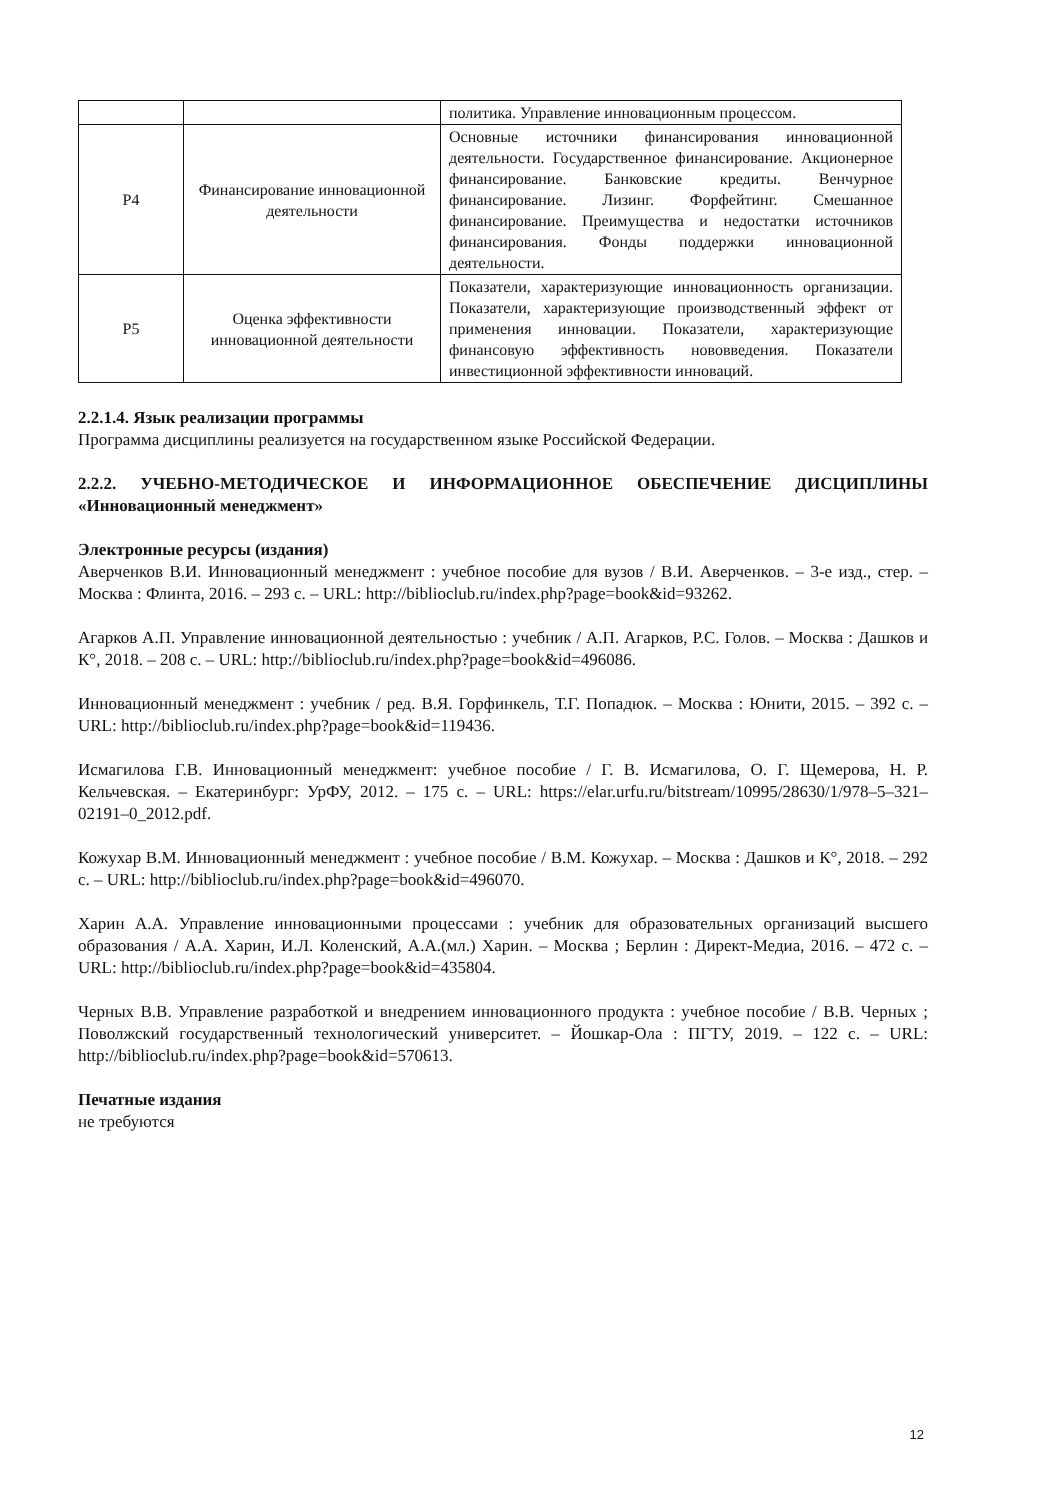| | | политика. Управление инновационным процессом. |
| Р4 | Финансирование инновационной деятельности | Основные источники финансирования инновационной деятельности. Государственное финансирование. Акционерное финансирование. Банковские кредиты. Венчурное финансирование. Лизинг. Форфейтинг. Смешанное финансирование. Преимущества и недостатки источников финансирования. Фонды поддержки инновационной деятельности. |
| Р5 | Оценка эффективности инновационной деятельности | Показатели, характеризующие инновационность организации. Показатели, характеризующие производственный эффект от применения инновации. Показатели, характеризующие финансовую эффективность нововведения. Показатели инвестиционной эффективности инноваций. |
2.2.1.4. Язык реализации программы
Программа дисциплины реализуется на государственном языке Российской Федерации.
2.2.2. УЧЕБНО-МЕТОДИЧЕСКОЕ И ИНФОРМАЦИОННОЕ ОБЕСПЕЧЕНИЕ ДИСЦИПЛИНЫ «Инновационный менеджмент»
Электронные ресурсы (издания)
Аверченков В.И. Инновационный менеджмент : учебное пособие для вузов / В.И. Аверченков. – 3-е изд., стер. – Москва : Флинта, 2016. – 293 с. – URL: http://biblioclub.ru/index.php?page=book&id=93262.
Агарков А.П. Управление инновационной деятельностью : учебник / А.П. Агарков, Р.С. Голов. – Москва : Дашков и К°, 2018. – 208 с. – URL: http://biblioclub.ru/index.php?page=book&id=496086.
Инновационный менеджмент : учебник / ред. В.Я. Горфинкель, Т.Г. Попадюк. – Москва : Юнити, 2015. – 392 с. – URL: http://biblioclub.ru/index.php?page=book&id=119436.
Исмагилова Г.В. Инновационный менеджмент: учебное пособие / Г. В. Исмагилова, О. Г. Щемерова, Н. Р. Кельчевская. – Екатеринбург: УрФУ, 2012. – 175 с. – URL: https://elar.urfu.ru/bitstream/10995/28630/1/978–5–321–02191–0_2012.pdf.
Кожухар В.М. Инновационный менеджмент : учебное пособие / В.М. Кожухар. – Москва : Дашков и К°, 2018. – 292 с. – URL: http://biblioclub.ru/index.php?page=book&id=496070.
Харин А.А. Управление инновационными процессами : учебник для образовательных организаций высшего образования / А.А. Харин, И.Л. Коленский, А.А.(мл.) Харин. – Москва ; Берлин : Директ-Медиа, 2016. – 472 с. – URL: http://biblioclub.ru/index.php?page=book&id=435804.
Черных В.В. Управление разработкой и внедрением инновационного продукта : учебное пособие / В.В. Черных ; Поволжский государственный технологический университет. – Йошкар-Ола : ПГТУ, 2019. – 122 с. – URL: http://biblioclub.ru/index.php?page=book&id=570613.
Печатные издания
не требуются
12